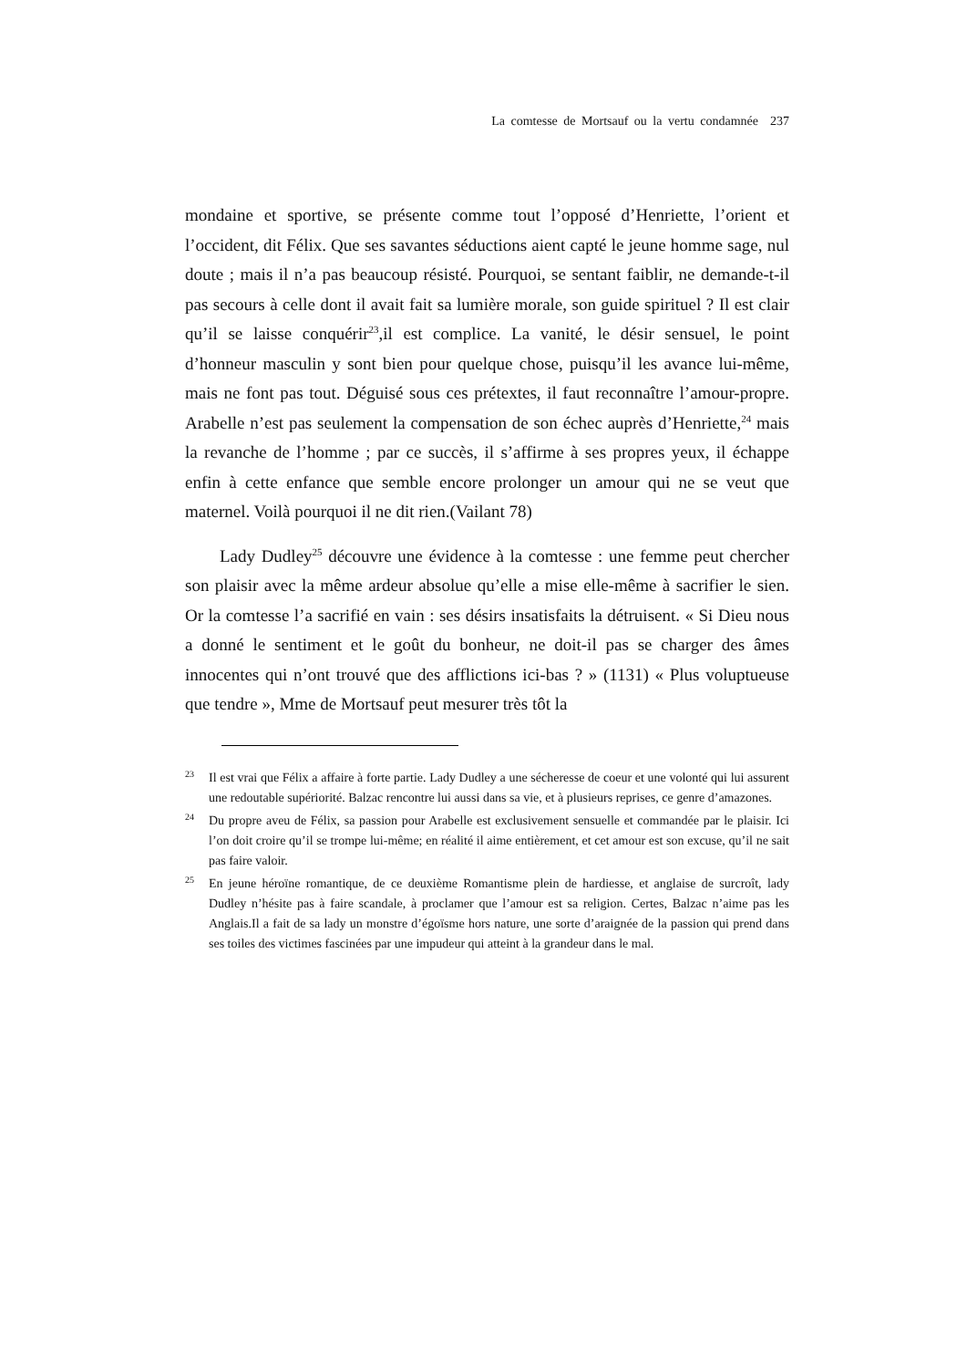La comtesse de Mortsauf ou la vertu condamnée 237
mondaine et sportive, se présente comme tout l’opposé d’Henriette, l’orient et l’occident, dit Félix. Que ses savantes séductions aient capté le jeune homme sage, nul doute ; mais il n’a pas beaucoup résisté. Pourquoi, se sentant faiblir, ne demande-t-il pas secours à celle dont il avait fait sa lumière morale, son guide spirituel ? Il est clair qu’il se laisse conquérir<sup>23</sup>,il est complice. La vanité, le désir sensuel, le point d’honneur masculin y sont bien pour quelque chose, puisqu’il les avance lui-même, mais ne font pas tout. Déguisé sous ces prétextes, il faut reconnaître l’amour-propre. Arabelle n’est pas seulement la compensation de son échec auprès d’Henriette,<sup>24</sup> mais la revanche de l’homme ; par ce succès, il s’affirme à ses propres yeux, il échappe enfin à cette enfance que semble encore prolonger un amour qui ne se veut que maternel. Voilà pourquoi il ne dit rien.(Vailant 78)
Lady Dudley<sup>25</sup> découvre une évidence à la comtesse : une femme peut chercher son plaisir avec la même ardeur absolue qu’elle a mise elle-même à sacrifier le sien. Or la comtesse l’a sacrifié en vain : ses désirs insatisfaits la détruisent. « Si Dieu nous a donné le sentiment et le goût du bonheur, ne doit-il pas se charger des âmes innocentes qui n’ont trouvé que des afflictions ici-bas ? » (1131) « Plus voluptueuse que tendre », Mme de Mortsauf peut mesurer très tôt la
23 Il est vrai que Félix a affaire à forte partie. Lady Dudley a une sécheresse de coeur et une volonté qui lui assurent une redoutable supériorité. Balzac rencontre lui aussi dans sa vie, et à plusieurs reprises, ce genre d’amazones.
24 Du propre aveu de Félix, sa passion pour Arabelle est exclusivement sensuelle et commandée par le plaisir. Ici l’on doit croire qu’il se trompe lui-même; en réalité il aime entièrement, et cet amour est son excuse, qu’il ne sait pas faire valoir.
25 En jeune héroïne romantique, de ce deuxième Romantisme plein de hardiesse, et anglaise de surcroît, lady Dudley n’hésite pas à faire scandale, à proclamer que l’amour est sa religion. Certes, Balzac n’aime pas les Anglais.Il a fait de sa lady un monstre d’égoïsme hors nature, une sorte d’araignée de la passion qui prend dans ses toiles des victimes fascinées par une impudeur qui atteint à la grandeur dans le mal.